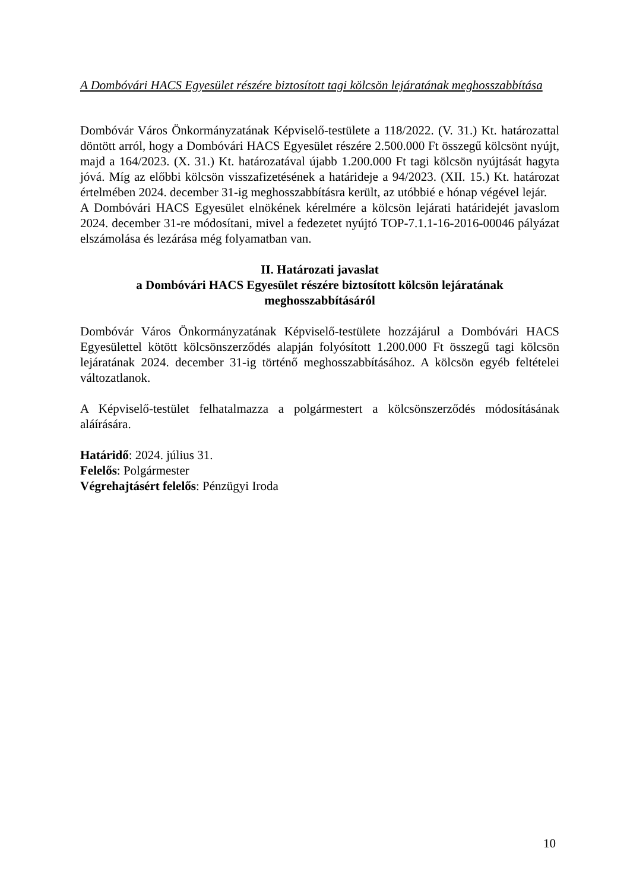A Dombóvári HACS Egyesület részére biztosított tagi kölcsön lejáratának meghosszabbítása
Dombóvár Város Önkormányzatának Képviselő-testülete a 118/2022. (V. 31.) Kt. határozattal döntött arról, hogy a Dombóvári HACS Egyesület részére 2.500.000 Ft összegű kölcsönt nyújt, majd a 164/2023. (X. 31.) Kt. határozatával újabb 1.200.000 Ft tagi kölcsön nyújtását hagyta jóvá. Míg az előbbi kölcsön visszafizetésének a határideje a 94/2023. (XII. 15.) Kt. határozat értelmében 2024. december 31-ig meghosszabbításra került, az utóbbié e hónap végével lejár.
A Dombóvári HACS Egyesület elnökének kérelmére a kölcsön lejárati határidejét javaslom 2024. december 31-re módosítani, mivel a fedezetet nyújtó TOP-7.1.1-16-2016-00046 pályázat elszámolása és lezárása még folyamatban van.
II. Határozati javaslat
a Dombóvári HACS Egyesület részére biztosított kölcsön lejáratának meghosszabbításáról
Dombóvár Város Önkormányzatának Képviselő-testülete hozzájárul a Dombóvári HACS Egyesülettel kötött kölcsönszerződés alapján folyósított 1.200.000 Ft összegű tagi kölcsön lejáratának 2024. december 31-ig történő meghosszabbításához. A kölcsön egyéb feltételei változatlanok.
A Képviselő-testület felhatalmazza a polgármestert a kölcsönszerződés módosításának aláírására.
Határidő: 2024. július 31.
Felelős: Polgármester
Végrehajtásért felelős: Pénzügyi Iroda
10